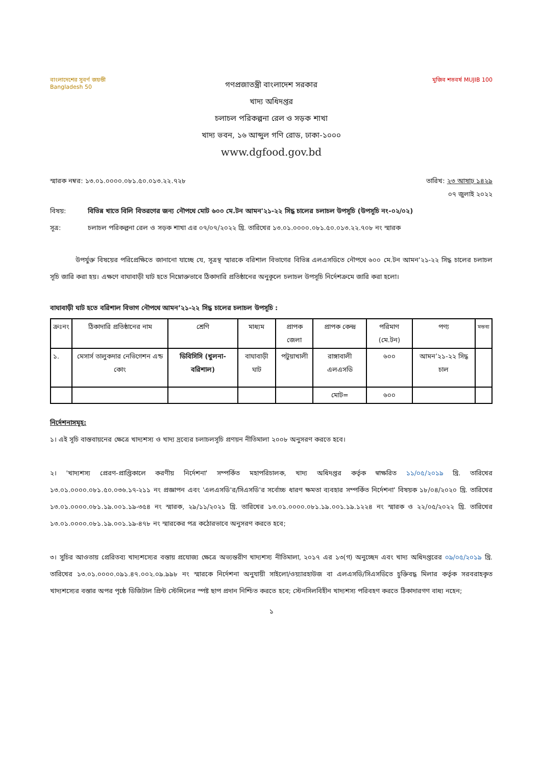বাংলাদেশের সুবর্ণ জয়ন্তী
Bangladesh 50
গণপ্রজাতন্ত্রী বাংলাদেশ সরকার
খাদ্য অধিদপ্তর
চলাচল পরিকল্পনা রেল ও সড়ক শাখা
খাদ্য ভবন, ১৬ আব্দুল গণি রোড, ঢাকা-১০০০
www.dgfood.gov.bd
মুজিব শতবর্ষ MUJIB 100
স্মারক নম্বর: ১৩.০১.০০০০.০৮১.৫০.০১৩.২২.৭২৮ তারিখ: ২৩ আষাঢ় ১৪২৯
০৭ জুলাই ২০২২
বিষয়: বিভিন্ন খাতে বিলি বিতরণের জন্য নৌপথে মোট ৬০০ মে.টন আমন'২১-২২ সিদ্ধ চালের চলাচল উপসূচি (উপসূচি নং-০২/০২)
সূত্র: চলাচল পরিকল্পনা রেল ও সড়ক শাখা এর ০৭/০৭/২০২২ খ্রি. তারিখের ১৩.০১.০০০০.০৮১.৫০.০১৩.২২.৭০৮ নং স্মারক
উপর্যুক্ত বিষয়ের পরিপ্রেক্ষিতে জানানো যাচ্ছে যে, সূত্রস্থ স্মারকে বরিশাল বিভাগের বিভিন্ন এলএসডিতে নৌপথে ৬০০ মে.টন আমন'২১-২২ সিদ্ধ চালের চলাচল সূচি জারি করা হয়। এক্ষণে বাঘাবাড়ী ঘাট হতে নিম্নোক্তভাবে ঠিকাদারি প্রতিষ্ঠানের অনুকূলে চলাচল উপসূচি নির্দেশক্রমে জারি করা হলো।
বাঘাবাড়ী ঘাট হতে বরিশাল বিভাগ নৌপথে আমন’২১-২২ সিদ্ধ চালের চলাচল উপসূচি :
| ক্রঃনং | ঠিকাদারি প্রতিষ্ঠানের নাম | শ্রেণি | মাধ্যম | প্রাপক জেলা | প্রাপক কেন্দ্র | পরিমাণ (মে.টন) | পণ্য | মন্তব্য |
| --- | --- | --- | --- | --- | --- | --- | --- | --- |
| ১. | মেসার্স তালুকদার নেভিগেশন এন্ড কোং | ডিবিসিসি (খুলনা-বরিশাল) | বাঘাবাড়ী ঘাট | পটুয়াখালী | রাঙ্গাবালী এলএসডি | ৬০০ | আমন’২১-২২ সিদ্ধ চাল | |
| | | | | | মোট= | ৬০০ | | |
নির্দেশনাসমূহ:
১। এই সূচি বাস্তবায়নের ক্ষেত্রে খাদ্যশস্য ও খাদ্য দ্রব্যের চলাচলসূচি প্রণয়ন নীতিমালা ২০০৮ অনুসরণ করতে হবে।
২। 'খাদ্যশস্য প্রেরণ-প্রাপ্তিকালে করণীয় নির্দেশনা' সম্পর্কিত মহাপরিচালক, খাদ্য অধিদপ্তর কর্তৃক স্বাক্ষরিত ১১/০৫/২০১৯ খ্রি. তারিখের ১৩.০১.০০০০.০৮১.৫০.০৩৬.১৭-২১১ নং প্রজ্ঞাপন এবং 'এলএসডি'র/সিএসডি'র সর্বোচ্চ ধারণ ক্ষমতা ব্যবহার সম্পর্কিত নির্দেশনা' বিষয়ক ১৮/০৪/২০২০ খ্রি. তারিখের ১৩.০১.০০০০.০৮১.১৯.০০১.১৯-৩৫৪ নং স্মারক, ২৯/১১/২০২১ খ্রি. তারিখের ১৩.০১.০০০০.০৮১.১৯.০০১.১৯.১২২৪ নং স্মারক ও ২২/০৫/২০২২ খ্রি. তারিখের ১৩.০১.০০০০.০৮১.১৯.০০১.১৯-৪৭৮ নং স্মারকের পত্র কঠোরভাবে অনুসরণ করতে হবে;
৩। সুচির আওতায় প্রেরিতব্য খাদ্যশস্যের বস্তায় প্রযোজ্য ক্ষেত্রে অভ্যন্তরীণ খাদ্যশস্য নীতিমালা, ২০১৭ এর ১৩(গ) অনুচ্ছেদ এবং খাদ্য অধিদপ্তরের ০৯/০৫/২০১৯ খ্রি. তারিখের ১৩.০১.০০০০.০৯১.৪৭.০০২.০৯.৯৯৮ নং স্মারকে নির্দেশনা অনুযায়ী সাইলো/ওয়্যারহাউজ বা এলএসডি/সিএসডিতে চুক্তিবদ্ধ মিলার কর্তৃক সরবরাহকৃত খাদ্যশস্যের বস্তার অপর পৃষ্ঠে ডিজিটাল প্রিন্ট স্টেন্সিলের স্পষ্ট ছাপ প্রদান নিশ্চিত করতে হবে; স্টেনসিলবিহীন খাদ্যশস্য পরিবহণ করতে ঠিকাদারগণ বাধ্য নহেন;
১